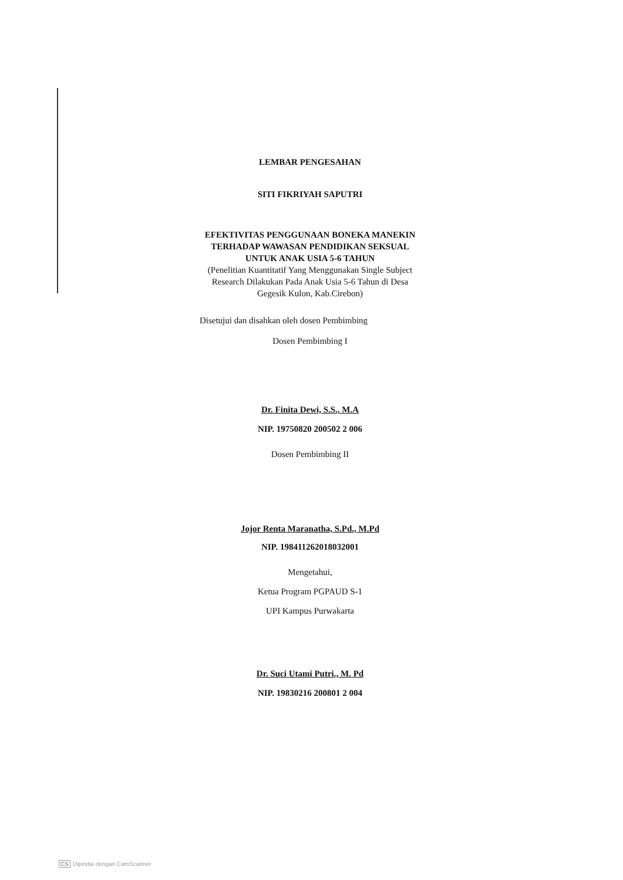LEMBAR PENGESAHAN
SITI FIKRIYAH SAPUTRI
EFEKTIVITAS PENGGUNAAN BONEKA MANEKIN
TERHADAP WAWASAN PENDIDIKAN SEKSUAL
UNTUK ANAK USIA 5-6 TAHUN
(Penelitian Kuantitatif Yang Menggunakan Single Subject
Research Dilakukan Pada Anak Usia 5-6 Tahun di Desa
Gegesik Kulon, Kab.Cirebon)
Disetujui dan disahkan oleh dosen Pembimbing
Dosen Pembimbing I
Dr. Finita Dewi, S.S., M.A
NIP. 19750820 200502 2 006
Dosen Pembimbing II
Jojor Renta Maranatha, S.Pd., M.Pd
NIP. 198411262018032001
Mengetahui,
Ketua Program PGPAUD S-1
UPI Kampus Purwakarta
Dr. Suci Utami Putri., M. Pd
NIP. 19830216 200801 2 004
CS Dipindai dengan CamScanner